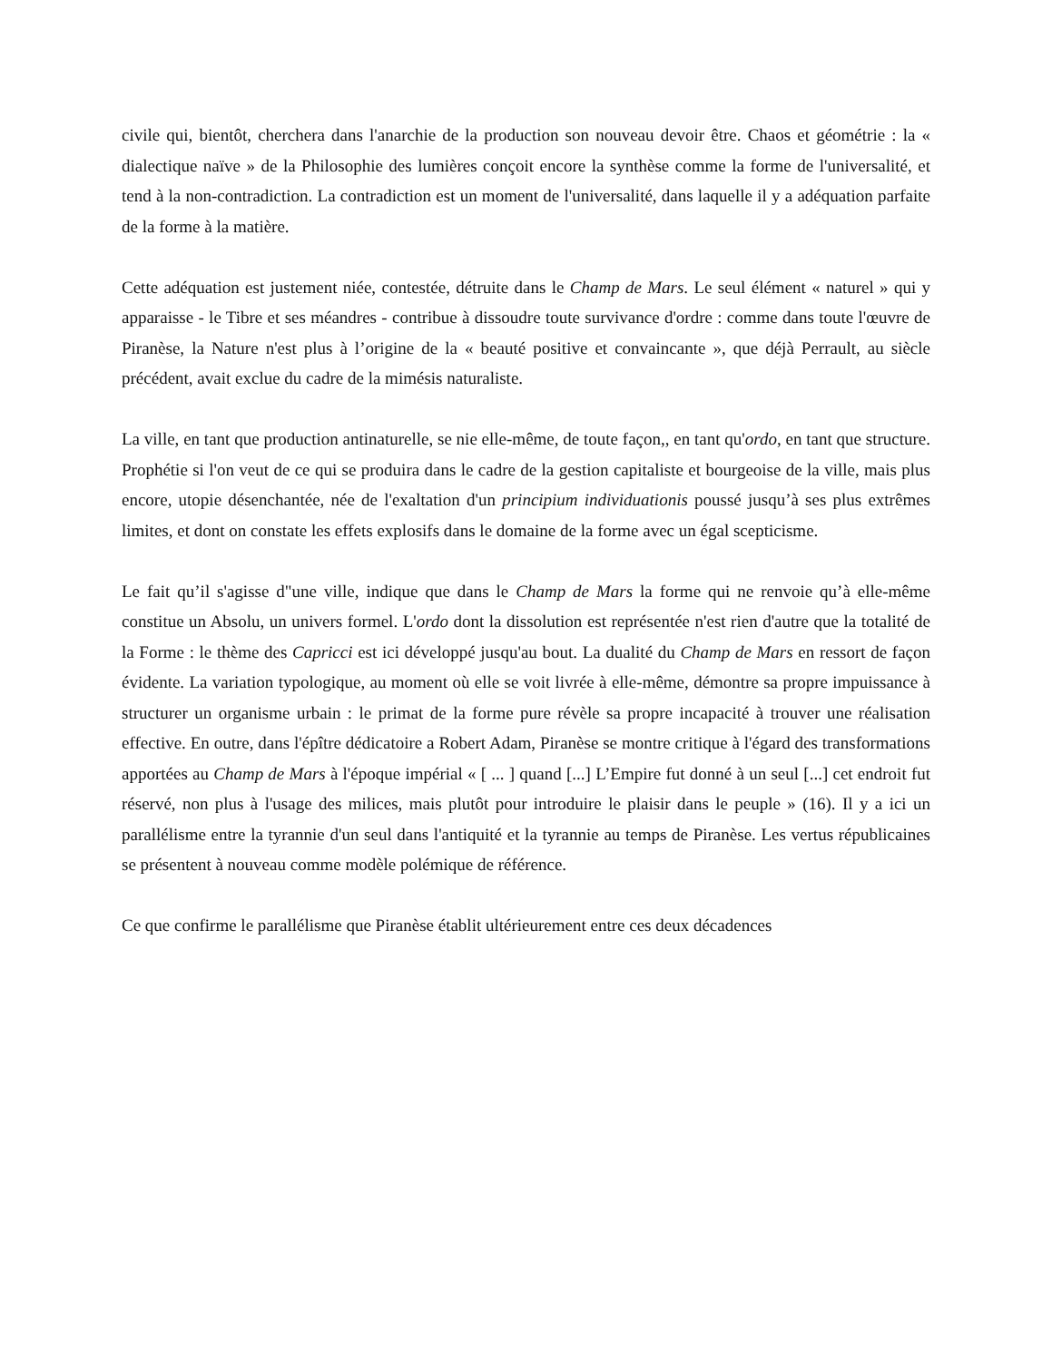civile qui, bientôt, cherchera dans l'anarchie de la production son nouveau devoir être. Chaos et géométrie : la « dialectique naïve » de la Philosophie des lumières conçoit encore la synthèse comme la forme de l'universalité, et tend à la non-contradiction. La contradiction est un moment de l'universalité, dans laquelle il y a adéquation parfaite de la forme à la matière.
Cette adéquation est justement niée, contestée, détruite dans le Champ de Mars. Le seul élément « naturel » qui y apparaisse - le Tibre et ses méandres - contribue à dissoudre toute survivance d'ordre : comme dans toute l'œuvre de Piranèse, la Nature n'est plus à l’origine de la « beauté positive et convaincante », que déjà Perrault, au siècle précédent, avait exclue du cadre de la mimésis naturaliste.
La ville, en tant que production antinaturelle, se nie elle-même, de toute façon,, en tant qu'ordo, en tant que structure. Prophétie si l'on veut de ce qui se produira dans le cadre de la gestion capitaliste et bourgeoise de la ville, mais plus encore, utopie désenchantée, née de l'exaltation d'un principium individuationis poussé jusqu’à ses plus extrêmes limites, et dont on constate les effets explosifs dans le domaine de la forme avec un égal scepticisme.
Le fait qu’il s'agisse d"une ville, indique que dans le Champ de Mars la forme qui ne renvoie qu’à elle-même constitue un Absolu, un univers formel. L'ordo dont la dissolution est représentée n'est rien d'autre que la totalité de la Forme : le thème des Capricci est ici développé jusqu'au bout. La dualité du Champ de Mars en ressort de façon évidente. La variation typologique, au moment où elle se voit livrée à elle-même, démontre sa propre impuissance à structurer un organisme urbain : le primat de la forme pure révèle sa propre incapacité à trouver une réalisation effective. En outre, dans l'épître dédicatoire a Robert Adam, Piranèse se montre critique à l'égard des transformations apportées au Champ de Mars à l'époque impérial « [ ... ] quand [...] L’Empire fut donné à un seul [...] cet endroit fut réservé, non plus à l'usage des milices, mais plutôt pour introduire le plaisir dans le peuple » (16). Il y a ici un parallélisme entre la tyrannie d'un seul dans l'antiquité et la tyrannie au temps de Piranèse. Les vertus républicaines se présentent à nouveau comme modèle polémique de référence.
Ce que confirme le parallélisme que Piranèse établit ultérieurement entre ces deux décadences